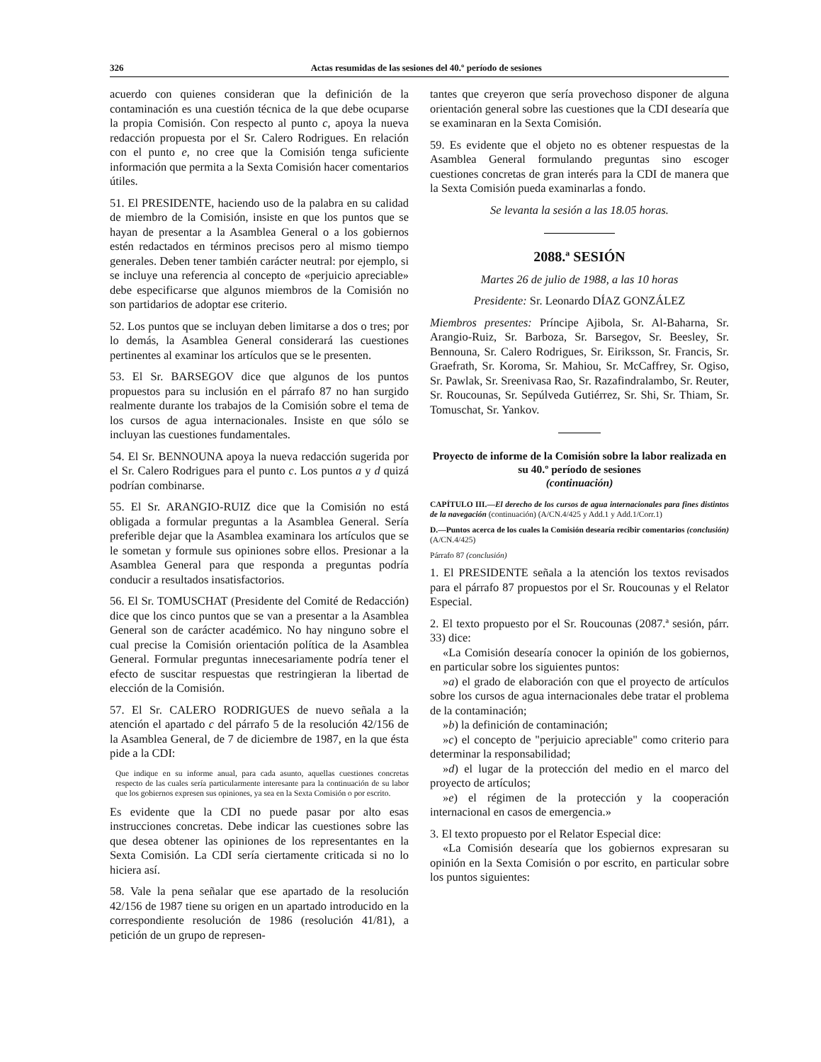326 Actas resumidas de las sesiones del 40.º período de sesiones
acuerdo con quienes consideran que la definición de la contaminación es una cuestión técnica de la que debe ocuparse la propia Comisión. Con respecto al punto c, apoya la nueva redacción propuesta por el Sr. Calero Rodrigues. En relación con el punto e, no cree que la Comisión tenga suficiente información que permita a la Sexta Comisión hacer comentarios útiles.
51. El PRESIDENTE, haciendo uso de la palabra en su calidad de miembro de la Comisión, insiste en que los puntos que se hayan de presentar a la Asamblea General o a los gobiernos estén redactados en términos precisos pero al mismo tiempo generales. Deben tener también carácter neutral: por ejemplo, si se incluye una referencia al concepto de «perjuicio apreciable» debe especificarse que algunos miembros de la Comisión no son partidarios de adoptar ese criterio.
52. Los puntos que se incluyan deben limitarse a dos o tres; por lo demás, la Asamblea General considerará las cuestiones pertinentes al examinar los artículos que se le presenten.
53. El Sr. BARSEGOV dice que algunos de los puntos propuestos para su inclusión en el párrafo 87 no han surgido realmente durante los trabajos de la Comisión sobre el tema de los cursos de agua internacionales. Insiste en que sólo se incluyan las cuestiones fundamentales.
54. El Sr. BENNOUNA apoya la nueva redacción sugerida por el Sr. Calero Rodrigues para el punto c. Los puntos a y d quizá podrían combinarse.
55. El Sr. ARANGIO-RUIZ dice que la Comisión no está obligada a formular preguntas a la Asamblea General. Sería preferible dejar que la Asamblea examinara los artículos que se le sometan y formule sus opiniones sobre ellos. Presionar a la Asamblea General para que responda a preguntas podría conducir a resultados insatisfactorios.
56. El Sr. TOMUSCHAT (Presidente del Comité de Redacción) dice que los cinco puntos que se van a presentar a la Asamblea General son de carácter académico. No hay ninguno sobre el cual precise la Comisión orientación política de la Asamblea General. Formular preguntas innecesariamente podría tener el efecto de suscitar respuestas que restringieran la libertad de elección de la Comisión.
57. El Sr. CALERO RODRIGUES de nuevo señala a la atención el apartado c del párrafo 5 de la resolución 42/156 de la Asamblea General, de 7 de diciembre de 1987, en la que ésta pide a la CDI:
Que indique en su informe anual, para cada asunto, aquellas cuestiones concretas respecto de las cuales sería particularmente interesante para la continuación de su labor que los gobiernos expresen sus opiniones, ya sea en la Sexta Comisión o por escrito.
Es evidente que la CDI no puede pasar por alto esas instrucciones concretas. Debe indicar las cuestiones sobre las que desea obtener las opiniones de los representantes en la Sexta Comisión. La CDI sería ciertamente criticada si no lo hiciera así.
58. Vale la pena señalar que ese apartado de la resolución 42/156 de 1987 tiene su origen en un apartado introducido en la correspondiente resolución de 1986 (resolución 41/81), a petición de un grupo de represen-
tantes que creyeron que sería provechoso disponer de alguna orientación general sobre las cuestiones que la CDI desearía que se examinaran en la Sexta Comisión.
59. Es evidente que el objeto no es obtener respuestas de la Asamblea General formulando preguntas sino escoger cuestiones concretas de gran interés para la CDI de manera que la Sexta Comisión pueda examinarlas a fondo.
Se levanta la sesión a las 18.05 horas.
2088.ª SESIÓN
Martes 26 de julio de 1988, a las 10 horas
Presidente: Sr. Leonardo DÍAZ GONZÁLEZ
Miembros presentes: Príncipe Ajibola, Sr. Al-Baharna, Sr. Arangio-Ruiz, Sr. Barboza, Sr. Barsegov, Sr. Beesley, Sr. Bennouna, Sr. Calero Rodrigues, Sr. Eiriksson, Sr. Francis, Sr. Graefrath, Sr. Koroma, Sr. Mahiou, Sr. McCaffrey, Sr. Ogiso, Sr. Pawlak, Sr. Sreenivasa Rao, Sr. Razafindralambo, Sr. Reuter, Sr. Roucounas, Sr. Sepúlveda Gutiérrez, Sr. Shi, Sr. Thiam, Sr. Tomuschat, Sr. Yankov.
Proyecto de informe de la Comisión sobre la labor realizada en su 40.º período de sesiones
(continuación)
CAPÍTULO III.—El derecho de los cursos de agua internacionales para fines distintos de la navegación (continuación) (A/CN.4/425 y Add.1 y Add.1/Corr.1)
D.—Puntos acerca de los cuales la Comisión desearía recibir comentarios (conclusión) (A/CN.4/425)
Párrafo 87 (conclusión)
1. El PRESIDENTE señala a la atención los textos revisados para el párrafo 87 propuestos por el Sr. Roucounas y el Relator Especial.
2. El texto propuesto por el Sr. Roucounas (2087.ª sesión, párr. 33) dice:
«La Comisión desearía conocer la opinión de los gobiernos, en particular sobre los siguientes puntos:
»a) el grado de elaboración con que el proyecto de artículos sobre los cursos de agua internacionales debe tratar el problema de la contaminación;
»b) la definición de contaminación;
»c) el concepto de "perjuicio apreciable" como criterio para determinar la responsabilidad;
»d) el lugar de la protección del medio en el marco del proyecto de artículos;
»e) el régimen de la protección y la cooperación internacional en casos de emergencia.»
3. El texto propuesto por el Relator Especial dice:
«La Comisión desearía que los gobiernos expresaran su opinión en la Sexta Comisión o por escrito, en particular sobre los puntos siguientes: